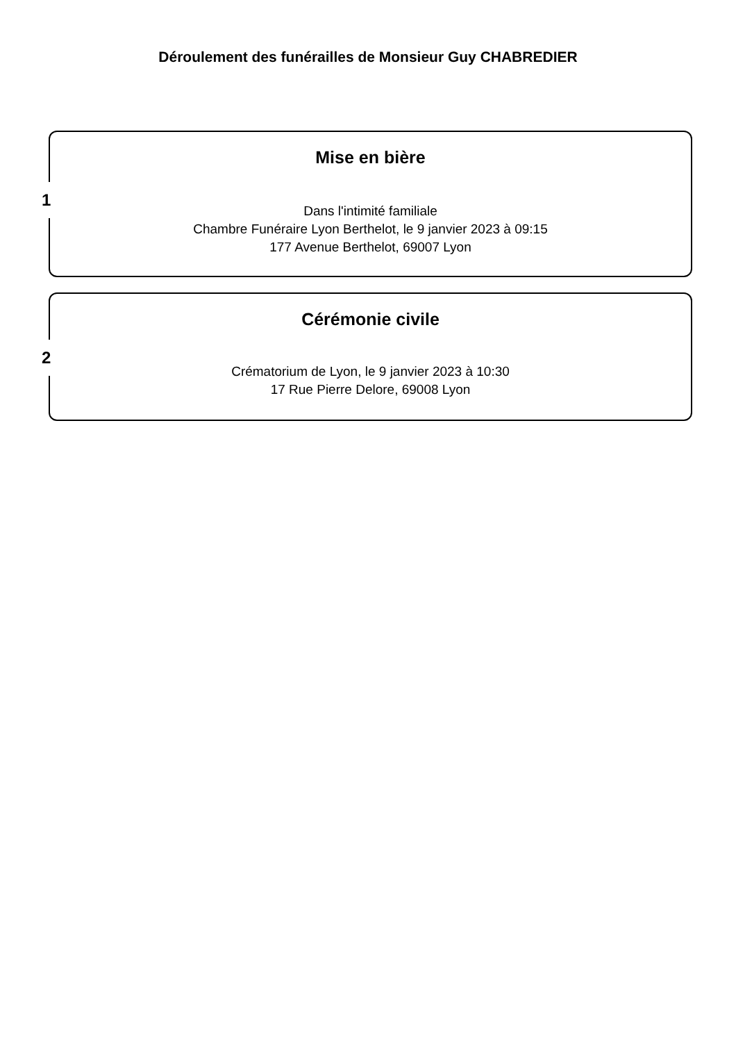Déroulement des funérailles de Monsieur Guy CHABREDIER
1
Mise en bière
Dans l'intimité familiale
Chambre Funéraire Lyon Berthelot, le 9 janvier 2023 à 09:15
177 Avenue Berthelot, 69007 Lyon
2
Cérémonie civile
Crématorium de Lyon, le 9 janvier 2023 à 10:30
17 Rue Pierre Delore, 69008 Lyon